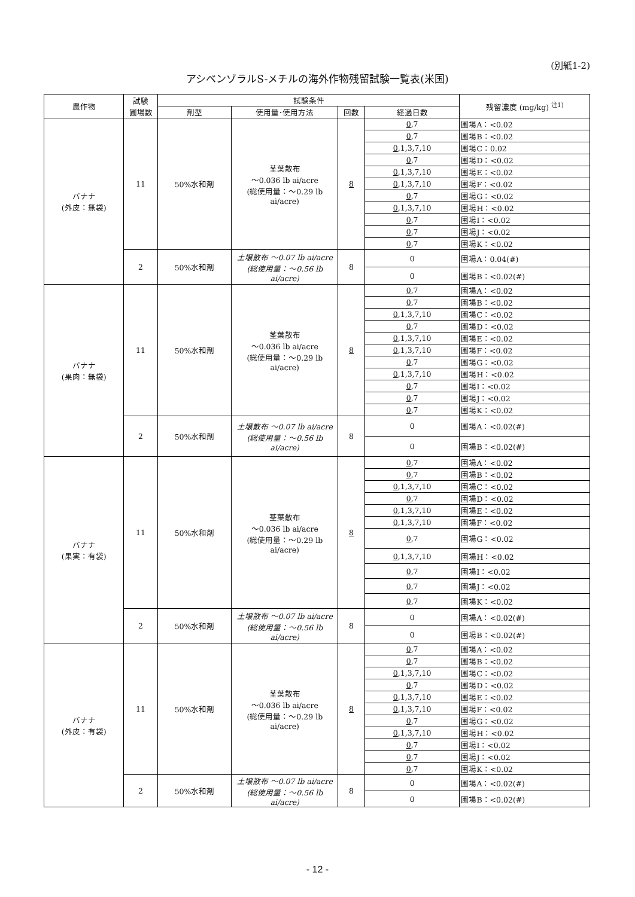(別紙1-2)
アシベンゾラルS-メチルの海外作物残留試験一覧表(米国)
| 農作物 | 試験 圃場数 | 試験条件 | | | | 残留濃度 (mg/kg) <sup>注1)</sup> |
| --- | --- | --- | --- | --- | --- | --- |
| | | 剤型 | 使用量･使用方法 | 回数 | 経過日数 | |
| バナナ (外皮：無袋) | 11 | 50%水和剤 | 茎葉散布 ～0.036 lb ai/acre (総使用量：～0.29 lb ai/acre) | 8 | 0 ,7 | 圃場A：<0.02 |
| | | | | | 0 ,7 | 圃場B：<0.02 |
| | | | | | 0 ,1,3,7,10 | 圃場C：0.02 |
| | | | | | 0 ,7 | 圃場D：<0.02 |
| | | | | | 0 ,1,3,7,10 | 圃場E：<0.02 |
| | | | | | 0 ,1,3,7,10 | 圃場F：<0.02 |
| | | | | | 0 ,7 | 圃場G：<0.02 |
| | | | | | 0 ,1,3,7,10 | 圃場H：<0.02 |
| | | | | | 0 ,7 | 圃場I：<0.02 |
| | | | | | 0 ,7 | 圃場J：<0.02 |
| | | | | | 0 ,7 | 圃場K：<0.02 |
| | 2 | 50%水和剤 | 土壌散布 ～0.07 lb ai/acre (総使用量：～0.56 lb ai/acre) | 8 | 0 | 圃場A：0.04(#) |
| | | | | | 0 | 圃場B：<0.02(#) |
| バナナ (果肉：無袋) | 11 | 50%水和剤 | 茎葉散布 ～0.036 lb ai/acre (総使用量：～0.29 lb ai/acre) | 8 | 0 ,7 | 圃場A：<0.02 |
| | | | | | 0 ,7 | 圃場B：<0.02 |
| | | | | | 0 ,1,3,7,10 | 圃場C：<0.02 |
| | | | | | 0 ,7 | 圃場D：<0.02 |
| | | | | | 0 ,1,3,7,10 | 圃場E：<0.02 |
| | | | | | 0 ,1,3,7,10 | 圃場F：<0.02 |
| | | | | | 0 ,7 | 圃場G：<0.02 |
| | | | | | 0 ,1,3,7,10 | 圃場H：<0.02 |
| | | | | | 0 ,7 | 圃場I：<0.02 |
| | | | | | 0 ,7 | 圃場J：<0.02 |
| | | | | | 0 ,7 | 圃場K：<0.02 |
| | 2 | 50%水和剤 | 土壌散布 ～0.07 lb ai/acre (総使用量：～0.56 lb ai/acre) | 8 | 0 | 圃場A：<0.02(#) |
| | | | | | 0 | 圃場B：<0.02(#) |
| バナナ (果実：有袋) | 11 | 50%水和剤 | 茎葉散布 ～0.036 lb ai/acre (総使用量：～0.29 lb ai/acre) | 8 | 0 ,7 | 圃場A：<0.02 |
| | | | | | 0 ,7 | 圃場B：<0.02 |
| | | | | | 0 ,1,3,7,10 | 圃場C：<0.02 |
| | | | | | 0 ,7 | 圃場D：<0.02 |
| | | | | | 0 ,1,3,7,10 | 圃場E：<0.02 |
| | | | | | 0 ,1,3,7,10 | 圃場F：<0.02 |
| | | | | | 0 ,7 | 圃場G：<0.02 |
| | | | | | 0 ,1,3,7,10 | 圃場H：<0.02 |
| | | | | | 0 ,7 | 圃場I：<0.02 |
| | | | | | 0 ,7 | 圃場J：<0.02 |
| | | | | | 0 ,7 | 圃場K：<0.02 |
| | 2 | 50%水和剤 | 土壌散布 ～0.07 lb ai/acre (総使用量：～0.56 lb ai/acre) | 8 | 0 | 圃場A：<0.02(#) |
| | | | | | 0 | 圃場B：<0.02(#) |
| バナナ (外皮：有袋) | 11 | 50%水和剤 | 茎葉散布 ～0.036 lb ai/acre (総使用量：～0.29 lb ai/acre) | 8 | 0 ,7 | 圃場A：<0.02 |
| | | | | | 0 ,7 | 圃場B：<0.02 |
| | | | | | 0 ,1,3,7,10 | 圃場C：<0.02 |
| | | | | | 0 ,7 | 圃場D：<0.02 |
| | | | | | 0 ,1,3,7,10 | 圃場E：<0.02 |
| | | | | | 0 ,1,3,7,10 | 圃場F：<0.02 |
| | | | | | 0 ,7 | 圃場G：<0.02 |
| | | | | | 0 ,1,3,7,10 | 圃場H：<0.02 |
| | | | | | 0 ,7 | 圃場I：<0.02 |
| | | | | | 0 ,7 | 圃場J：<0.02 |
| | | | | | 0 ,7 | 圃場K：<0.02 |
| | 2 | 50%水和剤 | 土壌散布 ～0.07 lb ai/acre (総使用量：～0.56 lb ai/acre) | 8 | 0 | 圃場A：<0.02(#) |
| | | | | | 0 | 圃場B：<0.02(#) |
- 12 -